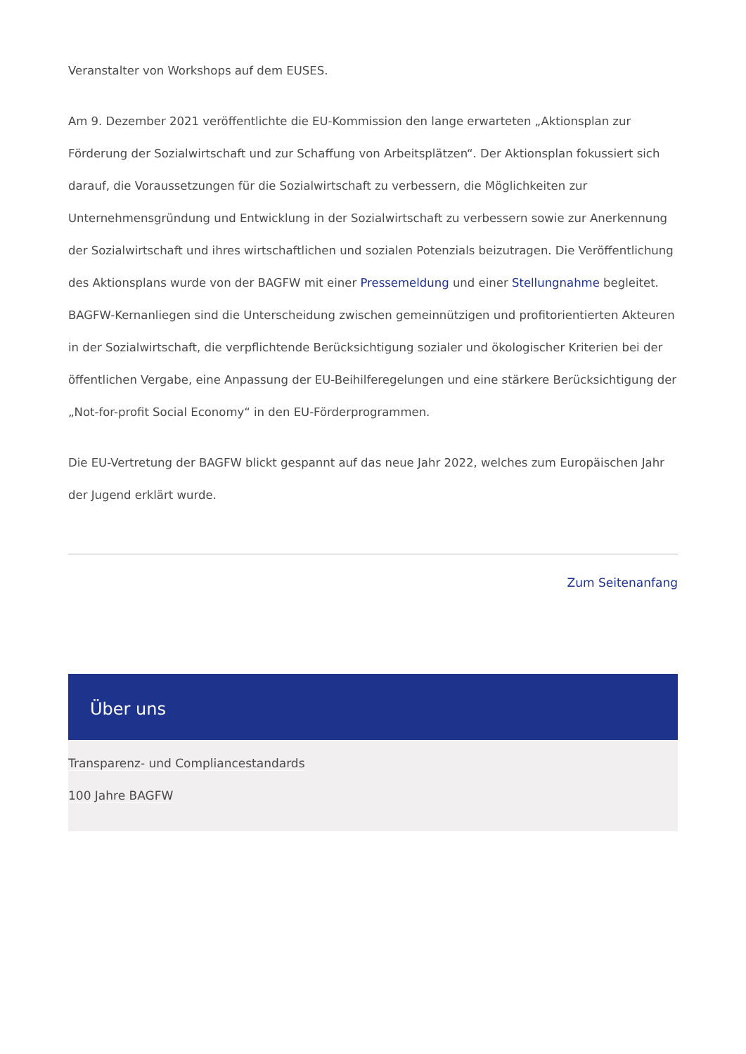Veranstalter von Workshops auf dem EUSES.
Am 9. Dezember 2021 veröffentlichte die EU-Kommission den lange erwarteten „Aktionsplan zur Förderung der Sozialwirtschaft und zur Schaffung von Arbeitsplätzen“. Der Aktionsplan fokussiert sich darauf, die Voraussetzungen für die Sozialwirtschaft zu verbessern, die Möglichkeiten zur Unternehmensgründung und Entwicklung in der Sozialwirtschaft zu verbessern sowie zur Anerkennung der Sozialwirtschaft und ihres wirtschaftlichen und sozialen Potenzials beizutragen. Die Veröffentlichung des Aktionsplans wurde von der BAGFW mit einer Pressemeldung und einer Stellungnahme begleitet. BAGFW-Kernanliegen sind die Unterscheidung zwischen gemeinnützigen und profitorientierten Akteuren in der Sozialwirtschaft, die verpflichtende Berücksichtigung sozialer und ökologischer Kriterien bei der öffentlichen Vergabe, eine Anpassung der EU-Beihilferegelungen und eine stärkere Berücksichtigung der „Not-for-profit Social Economy“ in den EU-Förderprogrammen.
Die EU-Vertretung der BAGFW blickt gespannt auf das neue Jahr 2022, welches zum Europäischen Jahr der Jugend erklärt wurde.
Zum Seitenanfang
Über uns
Transparenz- und Compliancestandards
100 Jahre BAGFW